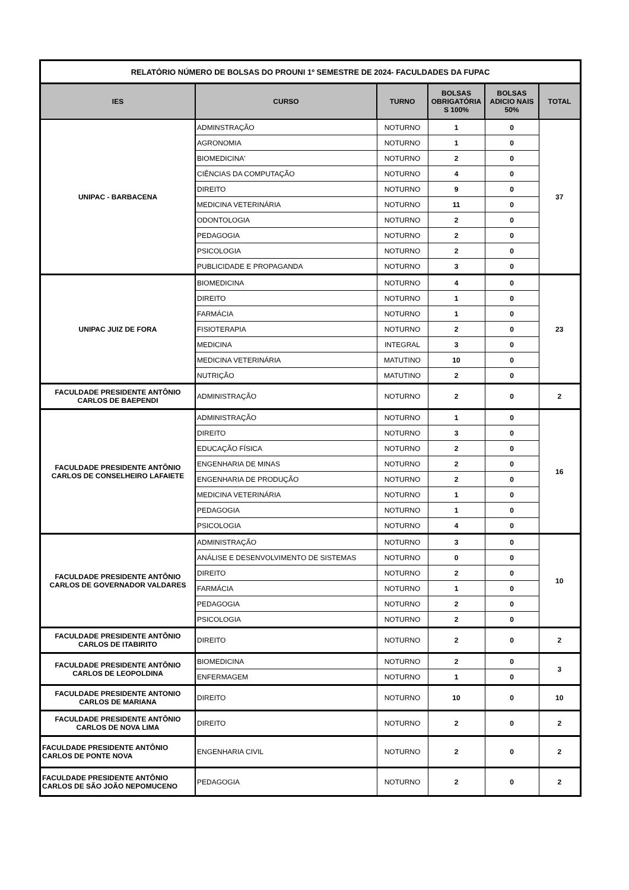| RELATÓRIO NÚMERO DE BOLSAS DO PROUNI 1º SEMESTRE DE 2024- FACULDADES DA FUPAC | | | | | |
| IES | CURSO | TURNO | BOLSAS OBRIGATÓRIA S 100% | BOLSAS ADICIO NAIS 50% | TOTAL |
| UNIPAC - BARBACENA | ADMINSTRAÇÃO | NOTURNO | 1 | 0 | 37 |
| | AGRONOMIA | NOTURNO | 1 | 0 | |
| | BIOMEDICINA' | NOTURNO | 2 | 0 | |
| | CIÊNCIAS DA COMPUTAÇÃO | NOTURNO | 4 | 0 | |
| | DIREITO | NOTURNO | 9 | 0 | |
| | MEDICINA VETERINÁRIA | NOTURNO | 11 | 0 | |
| | ODONTOLOGIA | NOTURNO | 2 | 0 | |
| | PEDAGOGIA | NOTURNO | 2 | 0 | |
| | PSICOLOGIA | NOTURNO | 2 | 0 | |
| | PUBLICIDADE E PROPAGANDA | NOTURNO | 3 | 0 | |
| UNIPAC JUIZ DE FORA | BIOMEDICINA | NOTURNO | 4 | 0 | 23 |
| | DIREITO | NOTURNO | 1 | 0 | |
| | FARMÁCIA | NOTURNO | 1 | 0 | |
| | FISIOTERAPIA | NOTURNO | 2 | 0 | |
| | MEDICINA | INTEGRAL | 3 | 0 | |
| | MEDICINA VETERINÁRIA | MATUTINO | 10 | 0 | |
| | NUTRIÇÃO | MATUTINO | 2 | 0 | |
| FACULDADE PRESIDENTE ANTÔNIO CARLOS DE BAEPENDI | ADMINISTRAÇÃO | NOTURNO | 2 | 0 | 2 |
| FACULDADE PRESIDENTE ANTÔNIO CARLOS DE CONSELHEIRO LAFAIETE | ADMINISTRAÇÃO | NOTURNO | 1 | 0 | 16 |
| | DIREITO | NOTURNO | 3 | 0 | |
| | EDUCAÇÃO FÍSICA | NOTURNO | 2 | 0 | |
| | ENGENHARIA DE MINAS | NOTURNO | 2 | 0 | |
| | ENGENHARIA DE PRODUÇÃO | NOTURNO | 2 | 0 | |
| | MEDICINA VETERINÁRIA | NOTURNO | 1 | 0 | |
| | PEDAGOGIA | NOTURNO | 1 | 0 | |
| | PSICOLOGIA | NOTURNO | 4 | 0 | |
| FACULDADE PRESIDENTE ANTÔNIO CARLOS DE GOVERNADOR VALDARES | ADMINISTRAÇÃO | NOTURNO | 3 | 0 | 10 |
| | ANÁLISE E DESENVOLVIMENTO DE SISTEMAS | NOTURNO | 0 | 0 | |
| | DIREITO | NOTURNO | 2 | 0 | |
| | FARMÁCIA | NOTURNO | 1 | 0 | |
| | PEDAGOGIA | NOTURNO | 2 | 0 | |
| | PSICOLOGIA | NOTURNO | 2 | 0 | |
| FACULDADE PRESIDENTE ANTÔNIO CARLOS DE ITABIRITO | DIREITO | NOTURNO | 2 | 0 | 2 |
| FACULDADE PRESIDENTE ANTÔNIO CARLOS DE LEOPOLDINA | BIOMEDICINA | NOTURNO | 2 | 0 | 3 |
| | ENFERMAGEM | NOTURNO | 1 | 0 | |
| FACULDADE PRESIDENTE ANTONIO CARLOS DE MARIANA | DIREITO | NOTURNO | 10 | 0 | 10 |
| FACULDADE PRESIDENTE ANTÔNIO CARLOS DE NOVA LIMA | DIREITO | NOTURNO | 2 | 0 | 2 |
| FACULDADE PRESIDENTE ANTÔNIO CARLOS DE PONTE NOVA | ENGENHARIA CIVIL | NOTURNO | 2 | 0 | 2 |
| FACULDADE PRESIDENTE ANTÔNIO CARLOS DE SÃO JOÃO NEPOMUCENO | PEDAGOGIA | NOTURNO | 2 | 0 | 2 |